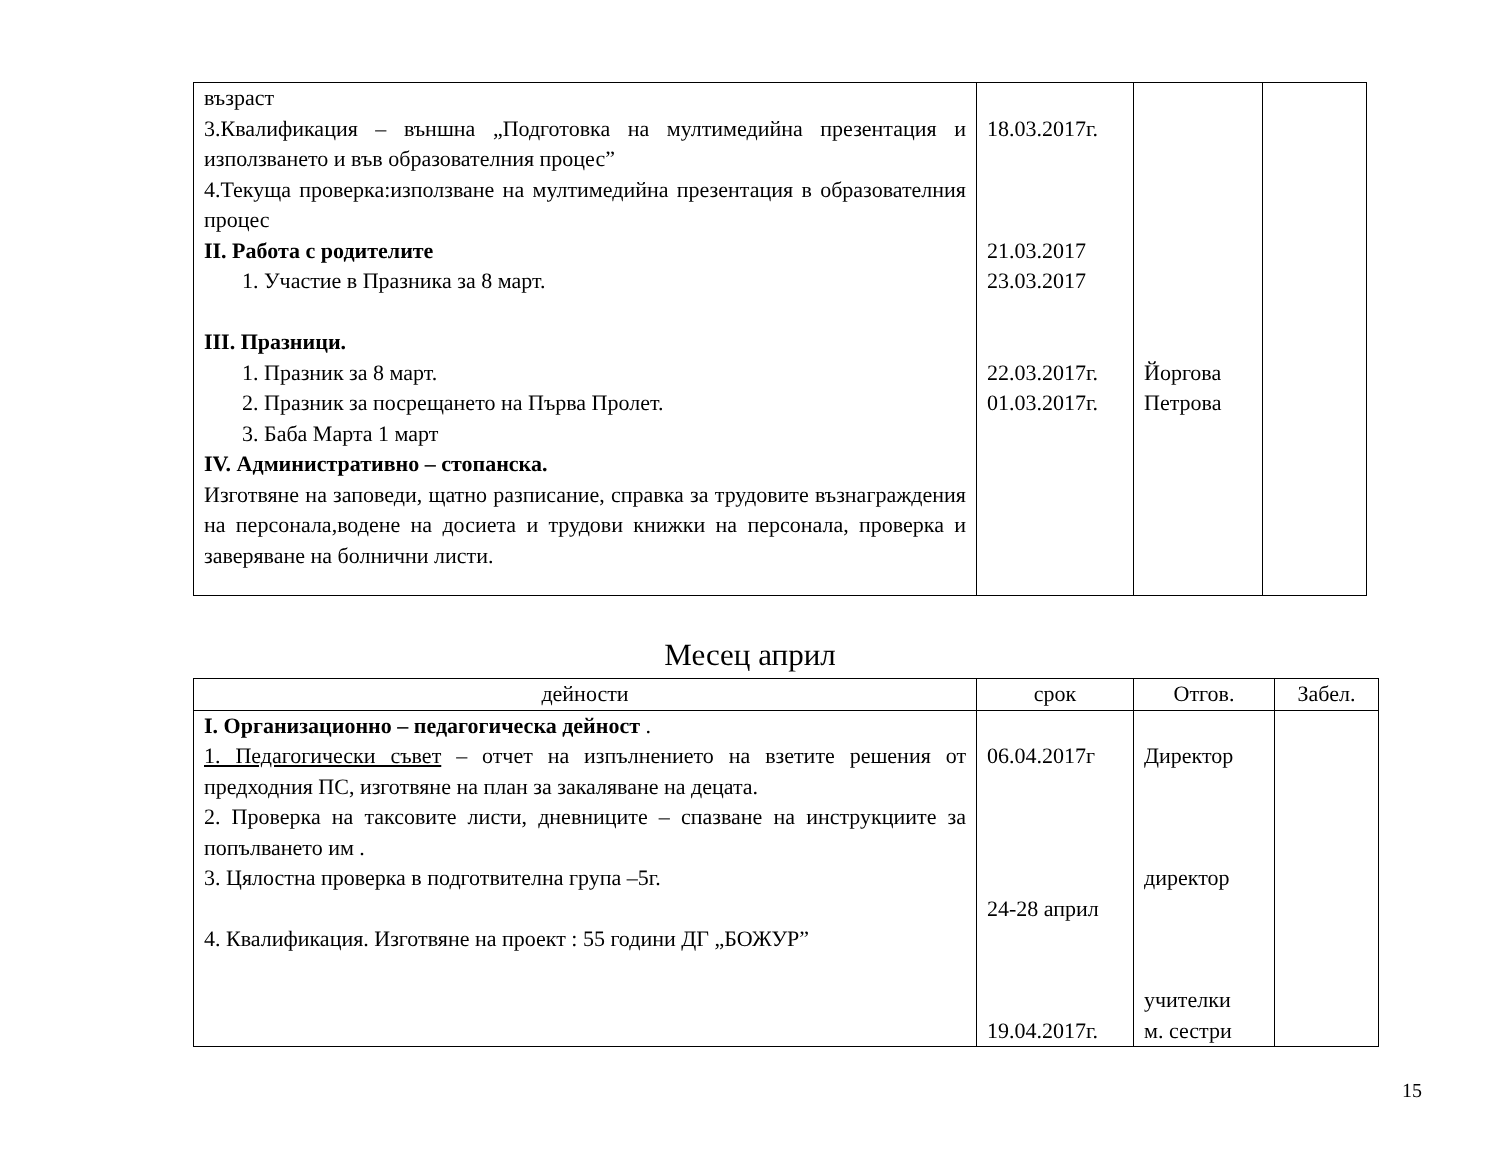| възраст 3.Квалификация – външна „Подготовка на мултимедийна презентация и използването и във образователния процес” 4.Текуща проверка:използване на мултимедийна презентация в образователния процес II. Работа с родителите 1. Участие в Празника за 8 март. III. Празници. 1. Празник за 8 март. 2. Празник за посрещането на Първа Пролет. 3. Баба Марта 1 март IV. Административно – стопанска. Изготвяне на заповеди, щатно разписание, справка за трудовите възнаграждения на персонала,водене на досиета и трудови книжки на персонала, проверка и заверяване на болнични листи. | 18.03.2017г. 21.03.2017 23.03.2017 22.03.2017г. 01.03.2017г. | Йоргова Петрова | |
Месец април
| дейности | срок | Отгов. | Забел. |
| --- | --- | --- | --- |
| I. Организационно – педагогическа дейност . 1. Педагогически съвет – отчет на изпълнението на взетите решения от предходния ПС, изготвяне на план за закаляване на децата. 2. Проверка на таксовите листи, дневниците – спазване на инструкциите за попълването им . 3. Цялостна проверка в подготвителна група –5г. 4. Квалификация. Изготвяне на проект : 55 години ДГ „БОЖУР” | 06.04.2017г 24-28 април 19.04.2017г. | Директор директор учителки м. сестри | |
15